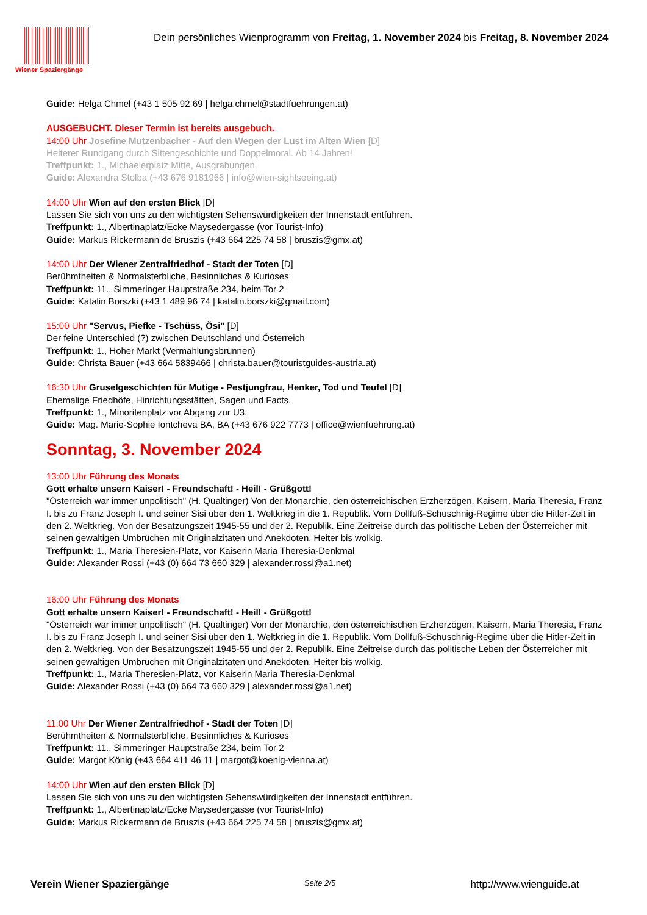Wiener Spaziergänge
Dein persönliches Wienprogramm von Freitag, 1. November 2024 bis Freitag, 8. November 2024
Guide: Helga Chmel (+43 1 505 92 69 | helga.chmel@stadtfuehrungen.at)
AUSGEBUCHT. Dieser Termin ist bereits ausgebuch.
14:00 Uhr Josefine Mutzenbacher - Auf den Wegen der Lust im Alten Wien [D]
Heiterer Rundgang durch Sittengeschichte und Doppelmoral. Ab 14 Jahren!
Treffpunkt: 1., Michaelerplatz Mitte, Ausgrabungen
Guide: Alexandra Stolba (+43 676 9181966 | info@wien-sightseeing.at)
14:00 Uhr Wien auf den ersten Blick [D]
Lassen Sie sich von uns zu den wichtigsten Sehenswürdigkeiten der Innenstadt entführen.
Treffpunkt: 1., Albertinaplatz/Ecke Maysedergasse (vor Tourist-Info)
Guide: Markus Rickermann de Bruszis (+43 664 225 74 58 | bruszis@gmx.at)
14:00 Uhr Der Wiener Zentralfriedhof - Stadt der Toten [D]
Berühmtheiten & Normalsterbliche, Besinnliches & Kurioses
Treffpunkt: 11., Simmeringer Hauptstraße 234, beim Tor 2
Guide: Katalin Borszki (+43 1 489 96 74 | katalin.borszki@gmail.com)
15:00 Uhr "Servus, Piefke - Tschüss, Ösi" [D]
Der feine Unterschied (?) zwischen Deutschland und Österreich
Treffpunkt: 1., Hoher Markt (Vermählungsbrunnen)
Guide: Christa Bauer (+43 664 5839466 | christa.bauer@touristguides-austria.at)
16:30 Uhr Gruselgeschichten für Mutige - Pestjungfrau, Henker, Tod und Teufel [D]
Ehemalige Friedhöfe, Hinrichtungsstätten, Sagen und Facts.
Treffpunkt: 1., Minoritenplatz vor Abgang zur U3.
Guide: Mag. Marie-Sophie Iontcheva BA, BA (+43 676 922 7773 | office@wienfuehrung.at)
Sonntag, 3. November 2024
13:00 Uhr Führung des Monats
Gott erhalte unsern Kaiser! - Freundschaft! - Heil! - Grüßgott!
"Österreich war immer unpolitisch" (H. Qualtinger) Von der Monarchie, den österreichischen Erzherzögen, Kaisern, Maria Theresia, Franz I. bis zu Franz Joseph I. und seiner Sisi über den 1. Weltkrieg in die 1. Republik. Vom Dollfuß-Schuschnig-Regime über die Hitler-Zeit in den 2. Weltkrieg. Von der Besatzungszeit 1945-55 und der 2. Republik. Eine Zeitreise durch das politische Leben der Österreicher mit seinen gewaltigen Umbrüchen mit Originalzitaten und Anekdoten. Heiter bis wolkig.
Treffpunkt: 1., Maria Theresien-Platz, vor Kaiserin Maria Theresia-Denkmal
Guide: Alexander Rossi (+43 (0) 664 73 660 329 | alexander.rossi@a1.net)
16:00 Uhr Führung des Monats
Gott erhalte unsern Kaiser! - Freundschaft! - Heil! - Grüßgott!
"Österreich war immer unpolitisch" (H. Qualtinger) Von der Monarchie, den österreichischen Erzherzögen, Kaisern, Maria Theresia, Franz I. bis zu Franz Joseph I. und seiner Sisi über den 1. Weltkrieg in die 1. Republik. Vom Dollfuß-Schuschnig-Regime über die Hitler-Zeit in den 2. Weltkrieg. Von der Besatzungszeit 1945-55 und der 2. Republik. Eine Zeitreise durch das politische Leben der Österreicher mit seinen gewaltigen Umbrüchen mit Originalzitaten und Anekdoten. Heiter bis wolkig.
Treffpunkt: 1., Maria Theresien-Platz, vor Kaiserin Maria Theresia-Denkmal
Guide: Alexander Rossi (+43 (0) 664 73 660 329 | alexander.rossi@a1.net)
11:00 Uhr Der Wiener Zentralfriedhof - Stadt der Toten [D]
Berühmtheiten & Normalsterbliche, Besinnliches & Kurioses
Treffpunkt: 11., Simmeringer Hauptstraße 234, beim Tor 2
Guide: Margot König (+43 664 411 46 11 | margot@koenig-vienna.at)
14:00 Uhr Wien auf den ersten Blick [D]
Lassen Sie sich von uns zu den wichtigsten Sehenswürdigkeiten der Innenstadt entführen.
Treffpunkt: 1., Albertinaplatz/Ecke Maysedergasse (vor Tourist-Info)
Guide: Markus Rickermann de Bruszis (+43 664 225 74 58 | bruszis@gmx.at)
Verein Wiener Spaziergänge Seite 2/5 http://www.wienguide.at